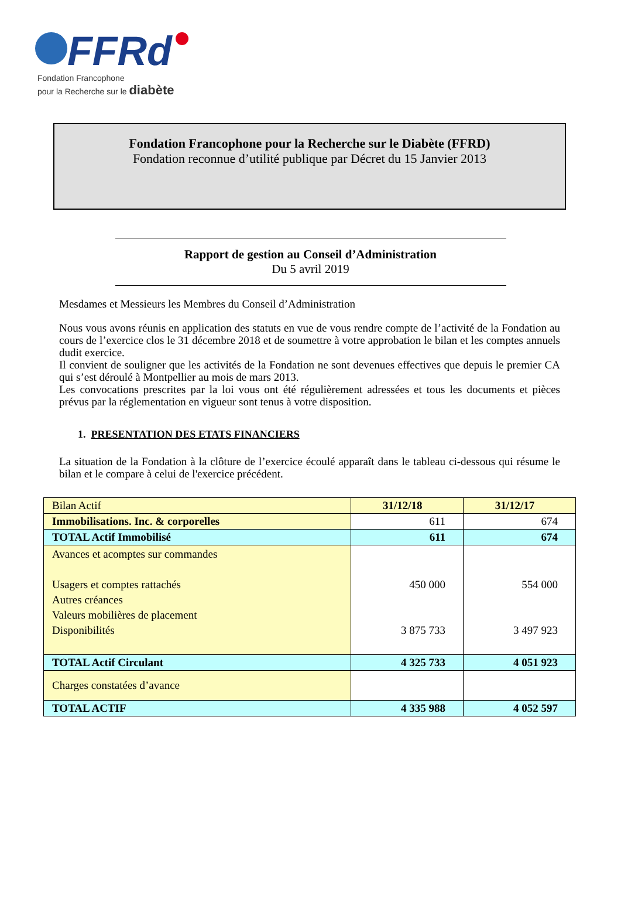FFRd
Fondation Francophone
pour la Recherche sur le diabète
Fondation Francophone pour la Recherche sur le Diabète (FFRD)
Fondation reconnue d’utilité publique par Décret du 15 Janvier 2013
Rapport de gestion au Conseil d’Administration
Du 5 avril 2019
Mesdames et Messieurs les Membres du Conseil d’Administration
Nous vous avons réunis en application des statuts en vue de vous rendre compte de l’activité de la Fondation au cours de l’exercice clos le 31 décembre 2018 et de soumettre à votre approbation le bilan et les comptes annuels dudit exercice.
Il convient de souligner que les activités de la Fondation ne sont devenues effectives que depuis le premier CA qui s’est déroulé à Montpellier au mois de mars 2013.
Les convocations prescrites par la loi vous ont été régulièrement adressées et tous les documents et pièces prévus par la réglementation en vigueur sont tenus à votre disposition.
1. PRESENTATION DES ETATS FINANCIERS
La situation de la Fondation à la clôture de l’exercice écoulé apparaît dans le tableau ci-dessous qui résume le bilan et le compare à celui de l'exercice précédent.
| Bilan Actif | 31/12/18 | 31/12/17 |
| Immobilisations. Inc. & corporelles | 611 | 674 |
| TOTAL Actif Immobilisé | 611 | 674 |
| Avances et acomptes sur commandes Usagers et comptes rattachés Autres créances Valeurs mobilières de placement Disponibilités | 450 000 3 875 733 | 554 000 3 497 923 |
| TOTAL Actif Circulant | 4 325 733 | 4 051 923 |
| Charges constatées d’avance | | |
| TOTAL ACTIF | 4 335 988 | 4 052 597 |